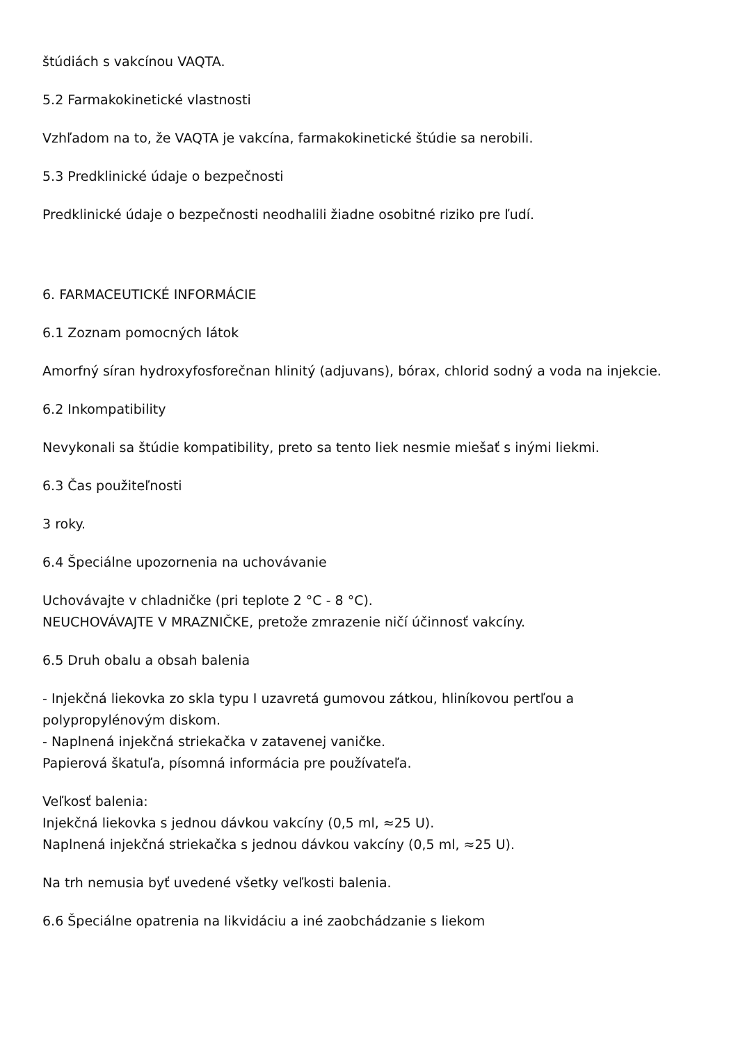štúdiách s vakcínou VAQTA.
5.2 Farmakokinetické vlastnosti
Vzhľadom na to, že VAQTA je vakcína, farmakokinetické štúdie sa nerobili.
5.3 Predklinické údaje o bezpečnosti
Predklinické údaje o bezpečnosti neodhalili žiadne osobitné riziko pre ľudí.
6. FARMACEUTICKÉ INFORMÁCIE
6.1 Zoznam pomocných látok
Amorfný síran hydroxyfosforečnan hlinitý (adjuvans), bórax, chlorid sodný a voda na injekcie.
6.2 Inkompatibility
Nevykonali sa štúdie kompatibility, preto sa tento liek nesmie miešať s inými liekmi.
6.3 Čas použiteľnosti
3 roky.
6.4 Špeciálne upozornenia na uchovávanie
Uchovávajte v chladničke (pri teplote 2 °C - 8 °C).
NEUCHOVÁVAJTE V MRAZNIČKE, pretože zmrazenie ničí účinnosť vakcíny.
6.5 Druh obalu a obsah balenia
- Injekčná liekovka zo skla typu I uzavretá gumovou zátkou, hliníkovou pertľou a polypropylénovým diskom.
- Naplnená injekčná striekačka v zatavenej vaničke.
Papierová škatuľa, písomná informácia pre používateľa.
Veľkosť balenia:
Injekčná liekovka s jednou dávkou vakcíny (0,5 ml, ≈25 U).
Naplnená injekčná striekačka s jednou dávkou vakcíny (0,5 ml, ≈25 U).
Na trh nemusia byť uvedené všetky veľkosti balenia.
6.6 Špeciálne opatrenia na likvidáciu a iné zaobchádzanie s liekom